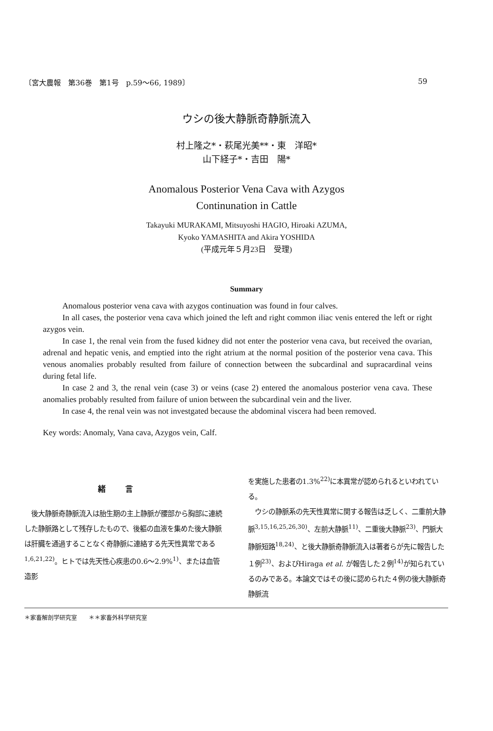〔宮大農報　第36巻　第1号　p.59～66, 1989〕 59
ウシの後大静脈奇静脈流入
村上隆之*・萩尾光美**・東　洋昭*
山下経子*・吉田　陽*
Anomalous Posterior Vena Cava with Azygos
Continunation in Cattle
Takayuki MURAKAMI, Mitsuyoshi HAGIO, Hiroaki AZUMA,
Kyoko YAMASHITA and Akira YOSHIDA
(平成元年５月23日　受理)
Summary
Anomalous posterior vena cava with azygos continuation was found in four calves.
In all cases, the posterior vena cava which joined the left and right common iliac venis entered the left or right azygos vein.
In case 1, the renal vein from the fused kidney did not enter the posterior vena cava, but received the ovarian, adrenal and hepatic venis, and emptied into the right atrium at the normal position of the posterior vena cava. This venous anomalies probably resulted from failure of connection between the subcardinal and supracardinal veins during fetal life.
In case 2 and 3, the renal vein (case 3) or veins (case 2) entered the anomalous posterior vena cava. These anomalies probably resulted from failure of union between the subcardinal vein and the liver.
In case 4, the renal vein was not investgated because the abdominal viscera had been removed.
Key words: Anomaly, Vana cava, Azygos vein, Calf.
緒言
　後大静脈奇静脈流入は胎生期の主上静脈が腰部から胸部に連続した静脈路として残存したもので、後軀の血液を集めた後大静脈は肝臓を通過することなく奇静脈に連絡する先天性異常である<sup>1,6,21,22)</sup>。ヒトでは先天性心疾患の0.6～2.9%<sup>1)</sup>、または血管造影
を実施した患者の1.3%<sup>22)</sup>に本異常が認められるといわれている。
　ウシの静脈系の先天性異常に関する報告は乏しく、二重前大静脈<sup>3,15,16,25,26,30)</sup>、左前大静脈<sup>11)</sup>、二重後大静脈<sup>23)</sup>、門脈大静脈短路<sup>18,24)</sup>、と後大静脈奇静脈流入は著者らが先に報告した１例<sup>23)</sup>、およびHiraga et al. が報告した２例<sup>14)</sup>が知られているのみである。本論文ではその後に認められた４例の後大静脈奇静脈流
＊家畜解剖学研究室　　＊＊家畜外科学研究室